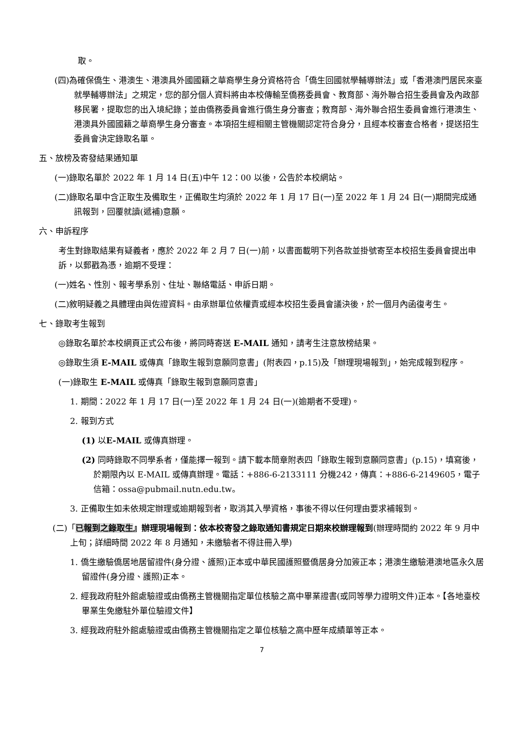取。
(四)為確保僑生、港澳生、港澳具外國國籍之華裔學生身分資格符合「僑生回國就學輔導辦法」或「香港澳門居民來臺就學輔導辦法」之規定，您的部分個人資料將由本校傳輸至僑務委員會、教育部、海外聯合招生委員會及內政部移民署，提取您的出入境紀錄；並由僑務委員會進行僑生身分審查；教育部、海外聯合招生委員會進行港澳生、港澳具外國國籍之華裔學生身分審查。本項招生經相關主管機關認定符合身分，且經本校審查合格者，提送招生委員會決定錄取名單。
五、放榜及寄發結果通知單
(一)錄取名單於 2022 年 1 月 14 日(五)中午 12：00 以後，公告於本校網站。
(二)錄取名單中含正取生及備取生，正備取生均須於 2022 年 1 月 17 日(一)至 2022 年 1 月 24 日(一)期間完成通訊報到，回覆就讀(遞補)意願。
六、申訴程序
考生對錄取結果有疑義者，應於 2022 年 2 月 7 日(一)前，以書面載明下列各款並掛號寄至本校招生委員會提出申訴，以郵戳為憑，逾期不受理：
(一)姓名、性別、報考學系別、住址、聯絡電話、申訴日期。
(二)敘明疑義之具體理由與佐證資料。由承辦單位依權責或經本校招生委員會議決後，於一個月內函復考生。
七、錄取考生報到
◎錄取名單於本校網頁正式公布後，將同時寄送 E-MAIL 通知，請考生注意放榜結果。
◎錄取生須 E-MAIL 或傳真「錄取生報到意願同意書」(附表四，p.15)及「辦理現場報到」，始完成報到程序。
(一)錄取生 E-MAIL 或傳真「錄取生報到意願同意書」
1. 期間：2022 年 1 月 17 日(一)至 2022 年 1 月 24 日(一)(逾期者不受理)。
2. 報到方式
(1) 以E-MAIL 或傳真辦理。
(2) 同時錄取不同學系者，僅能擇一報到。請下載本簡章附表四「錄取生報到意願同意書」(p.15)，填寫後，於期限內以 E-MAIL 或傳真辦理。電話：+886-6-2133111 分機242，傳真：+886-6-2149605，電子信箱：ossa@pubmail.nutn.edu.tw。
3. 正備取生如未依規定辦理或逾期報到者，取消其入學資格，事後不得以任何理由要求補報到。
(二)「已報到之錄取生』辦理現場報到：依本校寄發之錄取通知書規定日期來校辦理報到(辦理時間約 2022 年 9 月中上旬；詳細時間 2022 年 8 月通知，未繳驗者不得註冊入學)
1. 僑生繳驗僑居地居留證件(身分證、護照)正本或中華民國護照暨僑居身分加簽正本；港澳生繳驗港澳地區永久居留證件(身分證、護照)正本。
2. 經我政府駐外館處驗證或由僑務主管機關指定單位核驗之高中畢業證書(或同等學力證明文件)正本。【各地臺校畢業生免繳駐外單位驗證文件】
3. 經我政府駐外館處驗證或由僑務主管機關指定之單位核驗之高中歷年成績單等正本。
7